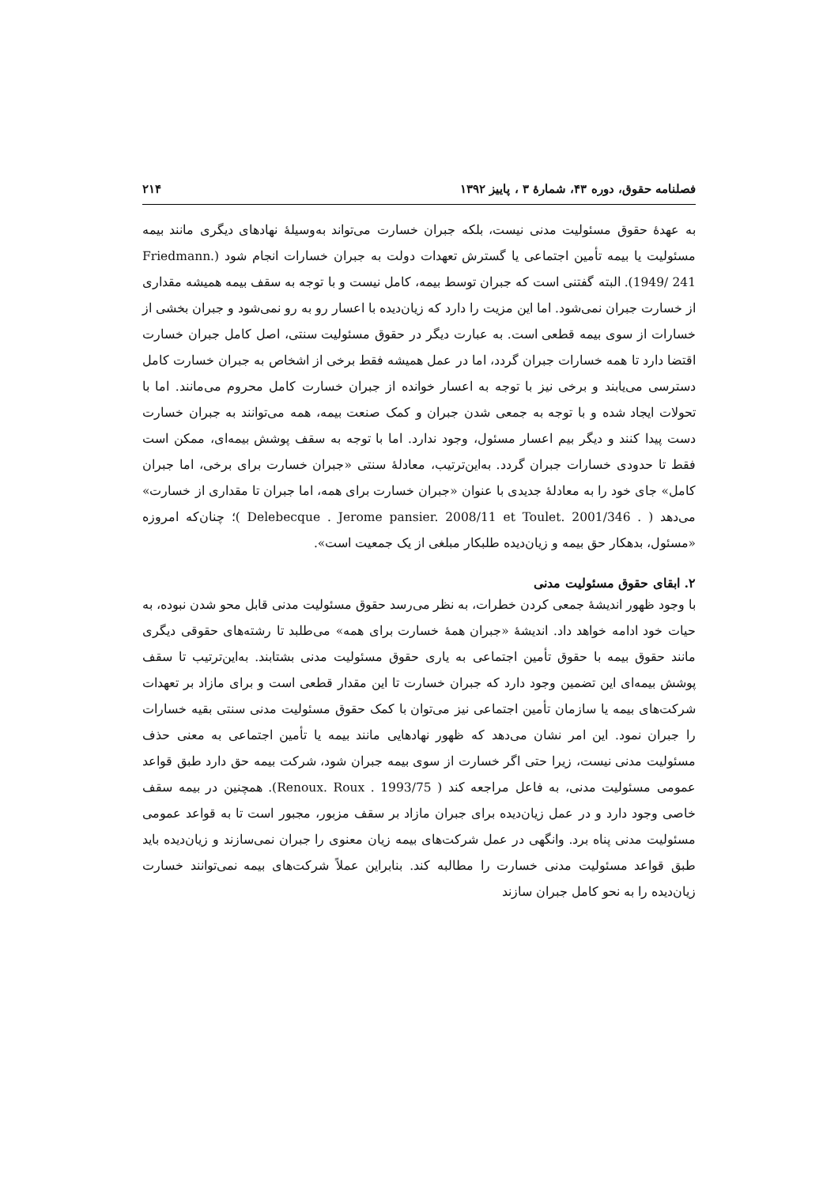فصلنامه حقوق، دوره ۴۳، شمارهٔ ۳ ، پاییز ۱۳۹۲ ۲۱۴
به عهدهٔ حقوق مسئولیت مدنی نیست، بلکه جبران خسارت می‌تواند به‌وسیلهٔ نهادهای دیگری مانند بیمه مسئولیت یا بیمه تأمین اجتماعی یا گسترش تعهدات دولت به جبران خسارات انجام شود (Friedmann. 1949/ 241). البته گفتنی است که جبران توسط بیمه، کامل نیست و با توجه به سقف بیمه همیشه مقداری از خسارت جبران نمی‌شود. اما این مزیت را دارد که زیان‌دیده با اعسار رو به رو نمی‌شود و جبران بخشی از خسارات از سوی بیمه قطعی است. به عبارت دیگر در حقوق مسئولیت سنتی، اصل کامل جبران خسارت اقتضا دارد تا همه خسارات جبران گردد، اما در عمل همیشه فقط برخی از اشخاص به جبران خسارت کامل دسترسی می‌یابند و برخی نیز با توجه به اعسار خوانده از جبران خسارت کامل محروم می‌مانند. اما با تحولات ایجاد شده و با توجه به جمعی شدن جبران و کمک صنعت بیمه، همه می‌توانند به جبران خسارت دست پیدا کنند و دیگر بیم اعسار مسئول، وجود ندارد. اما با توجه به سقف پوشش بیمه‌ای، ممکن است فقط تا حدودی خسارات جبران گردد. به‌این‌ترتیب، معادلهٔ سنتی «جبران خسارت برای برخی، اما جبران کامل» جای خود را به معادلهٔ جدیدی با عنوان «جبران خسارت برای همه، اما جبران تا مقداری از خسارت» می‌دهد ( Delebecque . Jerome pansier. 2008/11 et Toulet. 2001/346 . )؛ چنان‌که امروزه «مسئول، بدهکار حق بیمه و زیان‌دیده طلبکار مبلغی از یک جمعیت است».
۲. ابقای حقوق مسئولیت مدنی
با وجود ظهور اندیشهٔ جمعی کردن خطرات، به نظر می‌رسد حقوق مسئولیت مدنی قابل محو شدن نبوده، به حیات خود ادامه خواهد داد. اندیشهٔ «جبران همهٔ خسارت برای همه» می‌طلبد تا رشته‌های حقوقی دیگری مانند حقوق بیمه با حقوق تأمین اجتماعی به یاری حقوق مسئولیت مدنی بشتابند. به‌این‌ترتیب تا سقف پوشش بیمه‌ای این تضمین وجود دارد که جبران خسارت تا این مقدار قطعی است و برای مازاد بر تعهدات شرکت‌های بیمه یا سازمان تأمین اجتماعی نیز می‌توان با کمک حقوق مسئولیت مدنی سنتی بقیه خسارات را جبران نمود. این امر نشان می‌دهد که ظهور نهادهایی مانند بیمه یا تأمین اجتماعی به معنی حذف مسئولیت مدنی نیست، زیرا حتی اگر خسارت از سوی بیمه جبران شود، شرکت بیمه حق دارد طبق قواعد عمومی مسئولیت مدنی، به فاعل مراجعه کند ( Renoux. Roux . 1993/75). همچنین در بیمه سقف خاصی وجود دارد و در عمل زیان‌دیده برای جبران مازاد بر سقف مزبور، مجبور است تا به قواعد عمومی مسئولیت مدنی پناه برد. وانگهی در عمل شرکت‌های بیمه زیان معنوی را جبران نمی‌سازند و زیان‌دیده باید طبق قواعد مسئولیت مدنی خسارت را مطالبه کند. بنابراین عملاً شرکت‌های بیمه نمی‌توانند خسارت زیان‌دیده را به نحو کامل جبران سازند